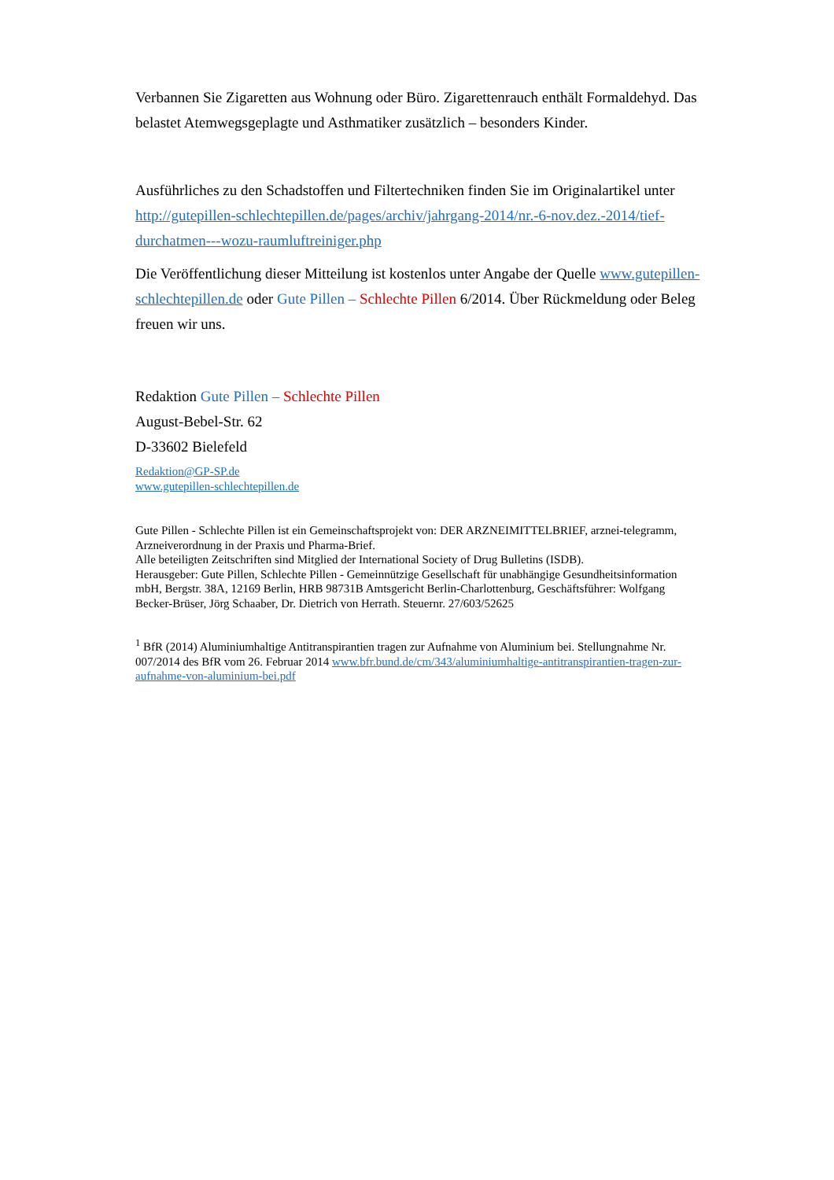Verbannen Sie Zigaretten aus Wohnung oder Büro. Zigarettenrauch enthält Formaldehyd. Das belastet Atemwegsgeplagte und Asthmatiker zusätzlich – besonders Kinder.
Ausführliches zu den Schadstoffen und Filtertechniken finden Sie im Originalartikel unter http://gutepillen-schlechtepillen.de/pages/archiv/jahrgang-2014/nr.-6-nov.dez.-2014/tief-durchatmen---wozu-raumluftreiniger.php
Die Veröffentlichung dieser Mitteilung ist kostenlos unter Angabe der Quelle www.gutepillen-schlechtepillen.de oder Gute Pillen – Schlechte Pillen 6/2014. Über Rückmeldung oder Beleg freuen wir uns.
Redaktion Gute Pillen – Schlechte Pillen
August-Bebel-Str. 62
D-33602 Bielefeld
Redaktion@GP-SP.de
www.gutepillen-schlechtepillen.de
Gute Pillen - Schlechte Pillen ist ein Gemeinschaftsprojekt von: DER ARZNEIMITTELBRIEF, arznei-telegramm, Arzneiverordnung in der Praxis und Pharma-Brief.
Alle beteiligten Zeitschriften sind Mitglied der International Society of Drug Bulletins (ISDB).
Herausgeber: Gute Pillen, Schlechte Pillen - Gemeinnützige Gesellschaft für unabhängige Gesundheitsinformation mbH, Bergstr. 38A, 12169 Berlin, HRB 98731B Amtsgericht Berlin-Charlottenburg, Geschäftsführer: Wolfgang Becker-Brüser, Jörg Schaaber, Dr. Dietrich von Herrath. Steuernr. 27/603/52625
<sup>1</sup> BfR (2014) Aluminiumhaltige Antitranspirantien tragen zur Aufnahme von Aluminium bei. Stellungnahme Nr. 007/2014 des BfR vom 26. Februar 2014 www.bfr.bund.de/cm/343/aluminiumhaltige-antitranspirantien-tragen-zur-aufnahme-von-aluminium-bei.pdf